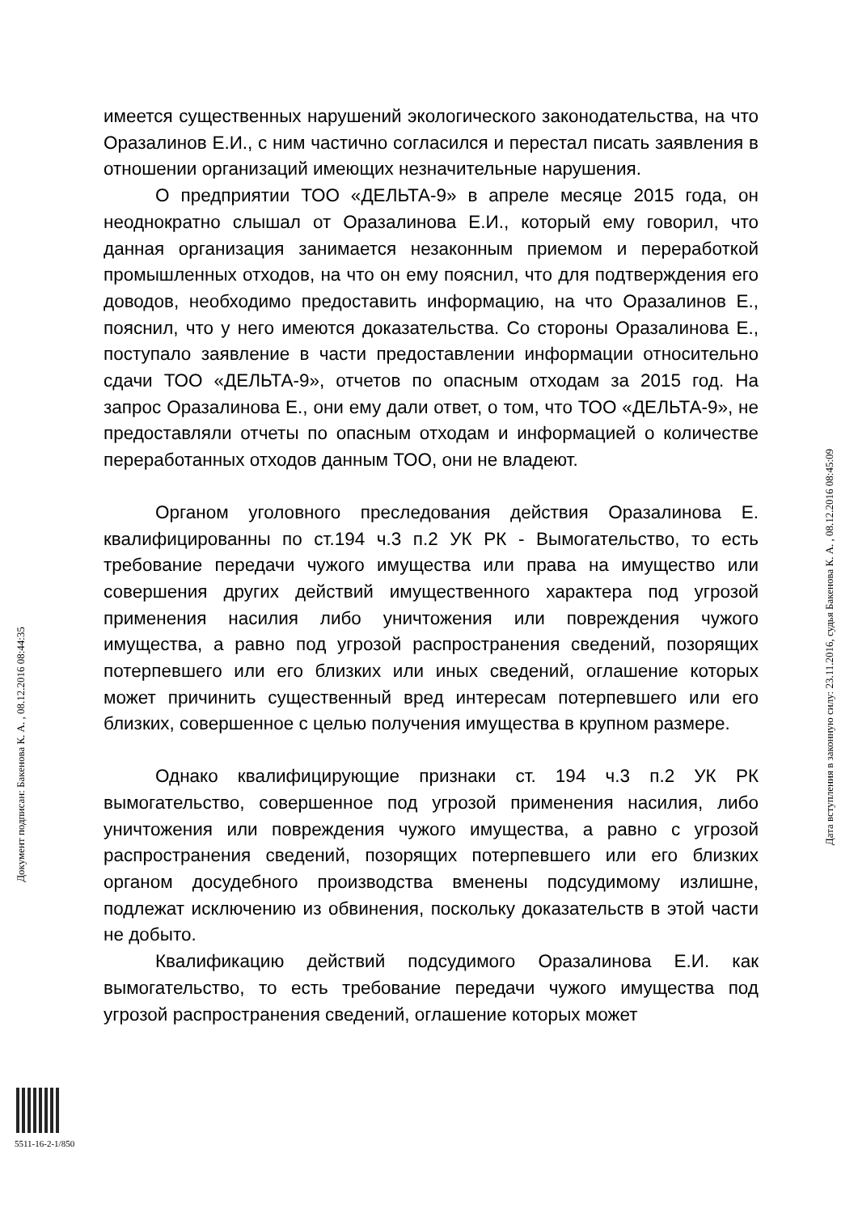имеется существенных нарушений экологического законодательства, на что Оразалинов Е.И., с ним частично согласился и перестал писать заявления в отношении организаций имеющих незначительные нарушения.
О предприятии ТОО «ДЕЛЬТА-9» в апреле месяце 2015 года, он неоднократно слышал от Оразалинова Е.И., который ему говорил, что данная организация занимается незаконным приемом и переработкой промышленных отходов, на что он ему пояснил, что для подтверждения его доводов, необходимо предоставить информацию, на что Оразалинов Е., пояснил, что у него имеются доказательства. Со стороны Оразалинова Е., поступало заявление в части предоставлении информации относительно сдачи ТОО «ДЕЛЬТА-9», отчетов по опасным отходам за 2015 год. На запрос Оразалинова Е., они ему дали ответ, о том, что ТОО «ДЕЛЬТА-9», не предоставляли отчеты по опасным отходам и информацией о количестве переработанных отходов данным ТОО, они не владеют.
Органом уголовного преследования действия Оразалинова Е. квалифицированны по ст.194 ч.3 п.2 УК РК - Вымогательство, то есть требование передачи чужого имущества или права на имущество или совершения других действий имущественного характера под угрозой применения насилия либо уничтожения или повреждения чужого имущества, а равно под угрозой распространения сведений, позорящих потерпевшего или его близких или иных сведений, оглашение которых может причинить существенный вред интересам потерпевшего или его близких, совершенное с целью получения имущества в крупном размере.
Однако квалифицирующие признаки ст. 194 ч.3 п.2 УК РК вымогательство, совершенное под угрозой применения насилия, либо уничтожения или повреждения чужого имущества, а равно с угрозой распространения сведений, позорящих потерпевшего или его близких органом досудебного производства вменены подсудимому излишне, подлежат исключению из обвинения, поскольку доказательств в этой части не добыто.
Квалификацию действий подсудимого Оразалинова Е.И. как вымогательство, то есть требование передачи чужого имущества под угрозой распространения сведений, оглашение которых может
Документ подписан: Бакенова К. А. , 08.12.2016 08:44:35
Дата вступления в законную силу: 23.11.2016, судья Бакенова К. А. , 08.12.2016 08:45:09
5511-16-2-1/850